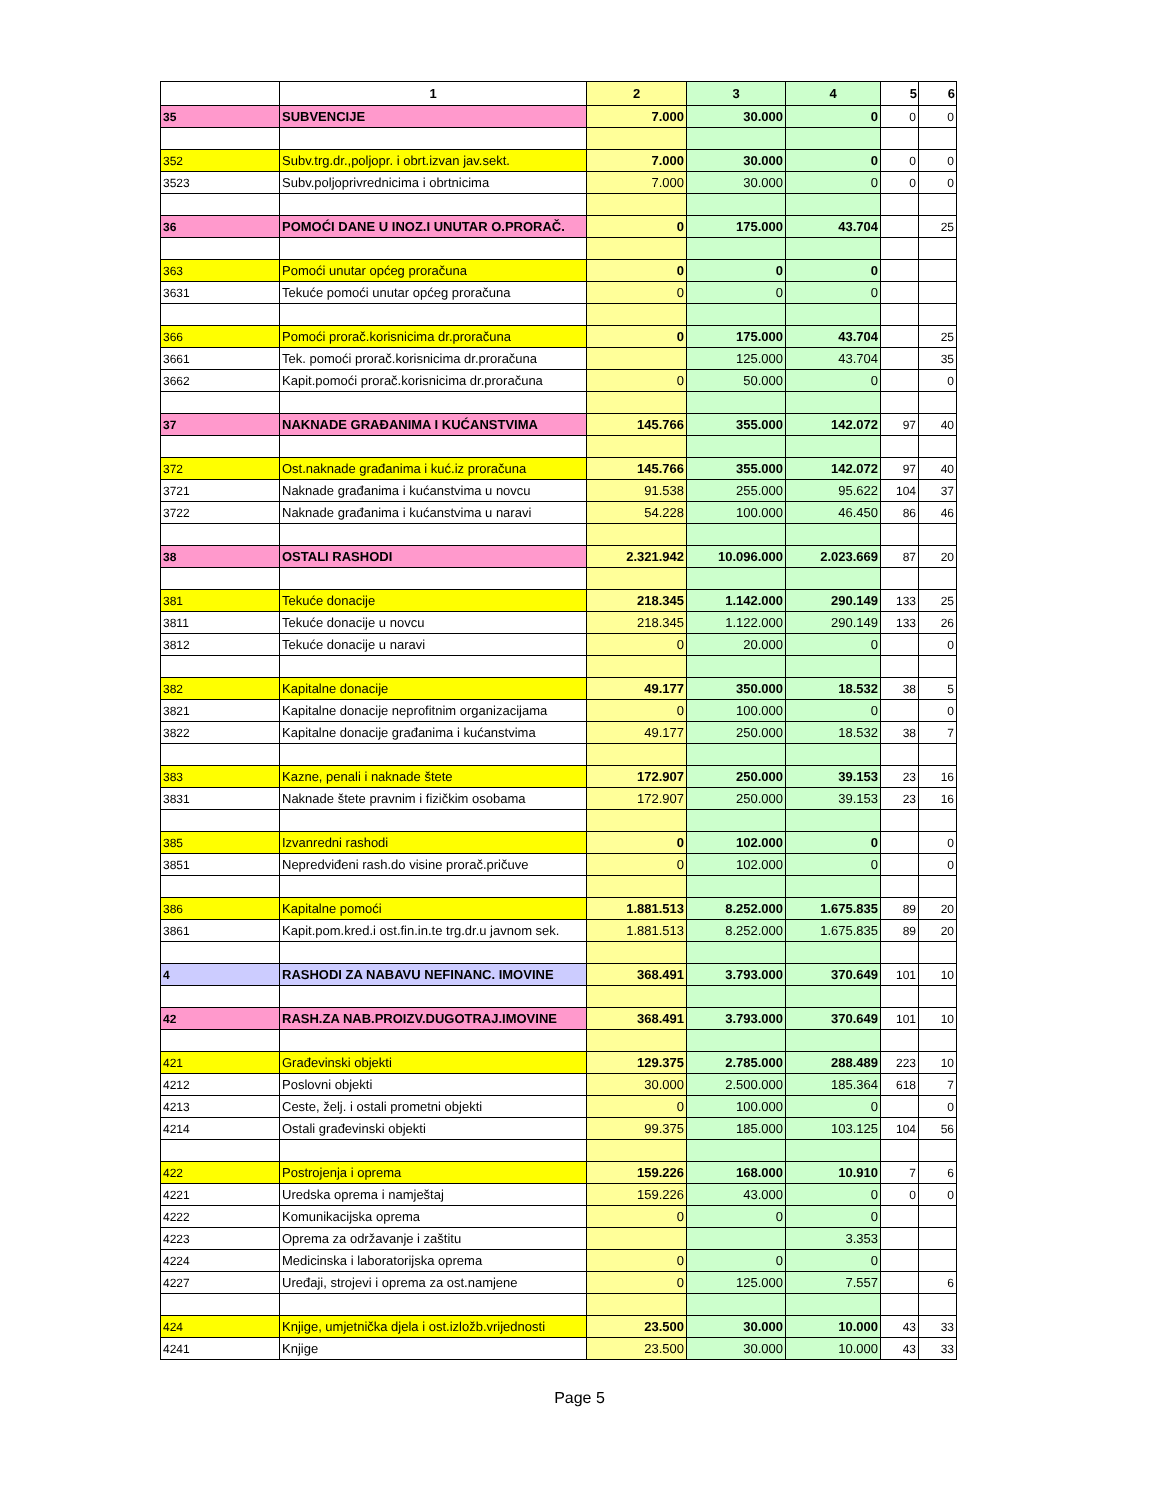| | 1 | 2 | 3 | 4 | 5 | 6 |
| --- | --- | --- | --- | --- | --- | --- |
| 35 | SUBVENCIJE | 7.000 | 30.000 | 0 | 0 | 0 |
| 352 | Subv.trg.dr.,poljopr. i obrt.izvan jav.sekt. | 7.000 | 30.000 | 0 | 0 | 0 |
| 3523 | Subv.poljoprivrednicima i obrtnicima | 7.000 | 30.000 | 0 | 0 | 0 |
| 36 | POMOĆI DANE U INOZ.I UNUTAR O.PRORAČ. | 0 | 175.000 | 43.704 | | 25 |
| 363 | Pomoći unutar općeg proračuna | 0 | 0 | 0 | | |
| 3631 | Tekuće pomoći unutar općeg proračuna | 0 | 0 | 0 | | |
| 366 | Pomoći prorač.korisnicima dr.proračuna | 0 | 175.000 | 43.704 | | 25 |
| 3661 | Tek. pomoći prorač.korisnicima dr.proračuna | | 125.000 | 43.704 | | 35 |
| 3662 | Kapit.pomoći prorač.korisnicima dr.proračuna | 0 | 50.000 | 0 | | 0 |
| 37 | NAKNADE GRAĐANIMA I KUĆANSTVIMA | 145.766 | 355.000 | 142.072 | 97 | 40 |
| 372 | Ost.naknade građanima i kuć.iz proračuna | 145.766 | 355.000 | 142.072 | 97 | 40 |
| 3721 | Naknade građanima i kućanstvima u novcu | 91.538 | 255.000 | 95.622 | 104 | 37 |
| 3722 | Naknade građanima i kućanstvima u naravi | 54.228 | 100.000 | 46.450 | 86 | 46 |
| 38 | OSTALI RASHODI | 2.321.942 | 10.096.000 | 2.023.669 | 87 | 20 |
| 381 | Tekuće donacije | 218.345 | 1.142.000 | 290.149 | 133 | 25 |
| 3811 | Tekuće donacije u novcu | 218.345 | 1.122.000 | 290.149 | 133 | 26 |
| 3812 | Tekuće donacije u naravi | 0 | 20.000 | 0 | | 0 |
| 382 | Kapitalne donacije | 49.177 | 350.000 | 18.532 | 38 | 5 |
| 3821 | Kapitalne donacije neprofitnim organizacijama | 0 | 100.000 | 0 | | 0 |
| 3822 | Kapitalne donacije građanima i kućanstvima | 49.177 | 250.000 | 18.532 | 38 | 7 |
| 383 | Kazne, penali i naknade štete | 172.907 | 250.000 | 39.153 | 23 | 16 |
| 3831 | Naknade štete pravnim i fizičkim osobama | 172.907 | 250.000 | 39.153 | 23 | 16 |
| 385 | Izvanredni rashodi | 0 | 102.000 | 0 | | 0 |
| 3851 | Nepredviđeni rash.do visine prorač.pričuve | 0 | 102.000 | 0 | | 0 |
| 386 | Kapitalne pomoći | 1.881.513 | 8.252.000 | 1.675.835 | 89 | 20 |
| 3861 | Kapit.pom.kred.i ost.fin.in.te trg.dr.u javnom sek. | 1.881.513 | 8.252.000 | 1.675.835 | 89 | 20 |
| 4 | RASHODI ZA NABAVU NEFINANC. IMOVINE | 368.491 | 3.793.000 | 370.649 | 101 | 10 |
| 42 | RASH.ZA NAB.PROIZV.DUGOTRAJ.IMOVINE | 368.491 | 3.793.000 | 370.649 | 101 | 10 |
| 421 | Građevinski objekti | 129.375 | 2.785.000 | 288.489 | 223 | 10 |
| 4212 | Poslovni objekti | 30.000 | 2.500.000 | 185.364 | 618 | 7 |
| 4213 | Ceste, želj. i ostali prometni objekti | 0 | 100.000 | 0 | | 0 |
| 4214 | Ostali građevinski objekti | 99.375 | 185.000 | 103.125 | 104 | 56 |
| 422 | Postrojenja i oprema | 159.226 | 168.000 | 10.910 | 7 | 6 |
| 4221 | Uredska oprema i namještaj | 159.226 | 43.000 | 0 | 0 | 0 |
| 4222 | Komunikacijska oprema | 0 | 0 | 0 | | |
| 4223 | Oprema za održavanje i zaštitu | | | 3.353 | | |
| 4224 | Medicinska i laboratorijska oprema | 0 | 0 | 0 | | |
| 4227 | Uređaji, strojevi i oprema za ost.namjene | 0 | 125.000 | 7.557 | | 6 |
| 424 | Knjige, umjetnička djela i ost.izložb.vrijednosti | 23.500 | 30.000 | 10.000 | 43 | 33 |
| 4241 | Knjige | 23.500 | 30.000 | 10.000 | 43 | 33 |
Page 5